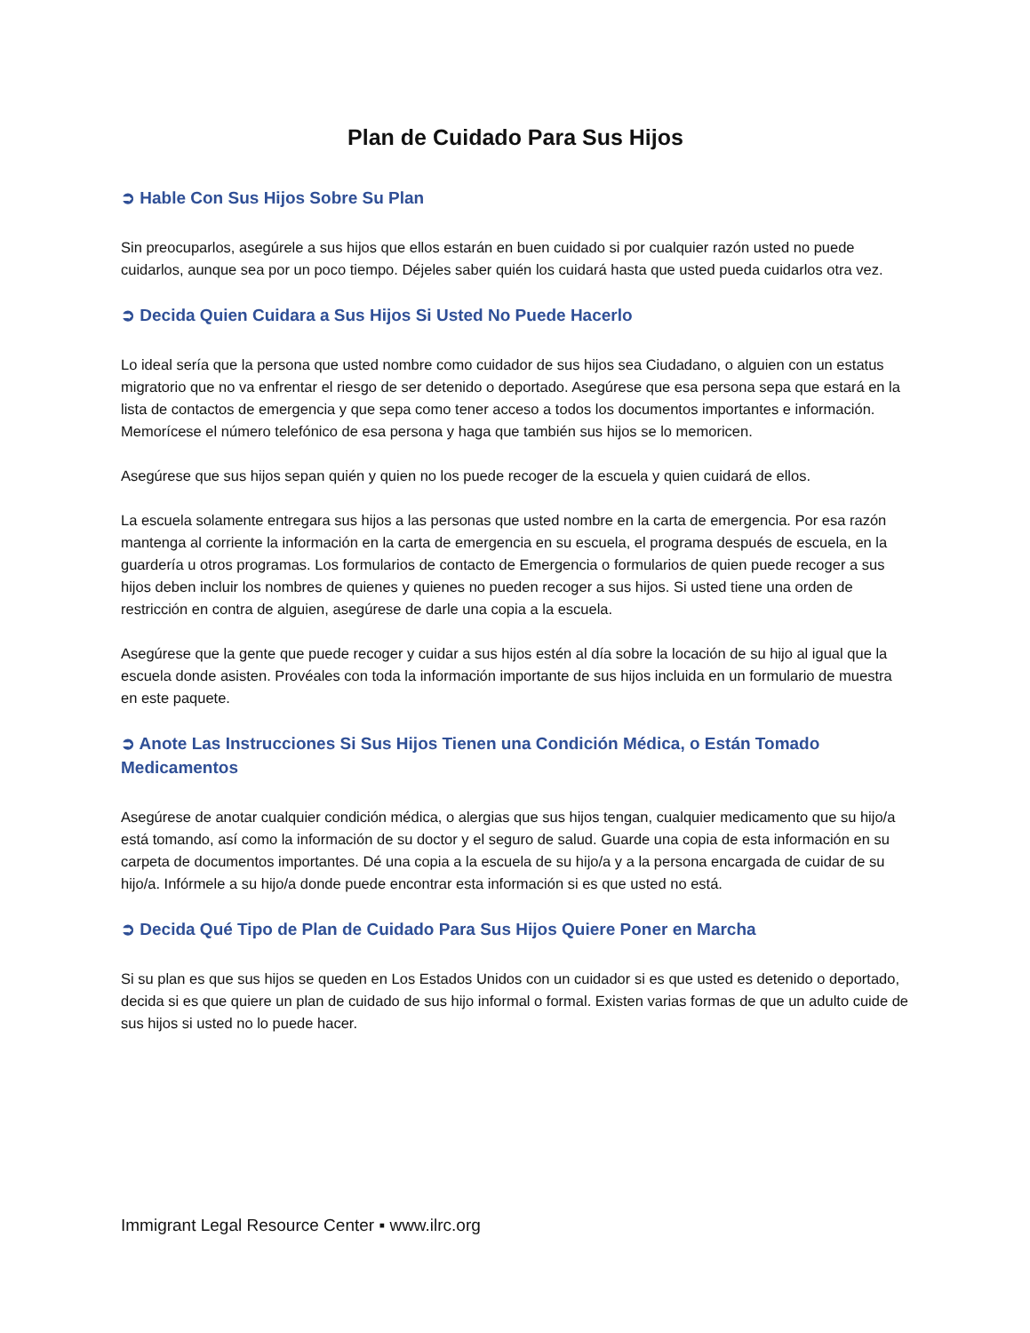Plan de Cuidado Para Sus Hijos
➲ Hable Con Sus Hijos Sobre Su Plan
Sin preocuparlos, asegúrele a sus hijos que ellos estarán en buen cuidado si por cualquier razón usted no puede cuidarlos, aunque sea por un poco tiempo. Déjeles saber quién los cuidará hasta que usted pueda cuidarlos otra vez.
➲ Decida Quien Cuidara a Sus Hijos Si Usted No Puede Hacerlo
Lo ideal sería que la persona que usted nombre como cuidador de sus hijos sea Ciudadano, o alguien con un estatus migratorio que no va enfrentar el riesgo de ser detenido o deportado. Asegúrese que esa persona sepa que estará en la lista de contactos de emergencia y que sepa como tener acceso a todos los documentos importantes e información. Memorícese el número telefónico de esa persona y haga que también sus hijos se lo memoricen.
Asegúrese que sus hijos sepan quién y quien no los puede recoger de la escuela y quien cuidará de ellos.
La escuela solamente entregara sus hijos a las personas que usted nombre en la carta de emergencia. Por esa razón mantenga al corriente la información en la carta de emergencia en su escuela, el programa después de escuela, en la guardería u otros programas. Los formularios de contacto de Emergencia o formularios de quien puede recoger a sus hijos deben incluir los nombres de quienes y quienes no pueden recoger a sus hijos. Si usted tiene una orden de restricción en contra de alguien, asegúrese de darle una copia a la escuela.
Asegúrese que la gente que puede recoger y cuidar a sus hijos estén al día sobre la locación de su hijo al igual que la escuela donde asisten. Provéales con toda la información importante de sus hijos incluida en un formulario de muestra en este paquete.
➲ Anote Las Instrucciones Si Sus Hijos Tienen una Condición Médica, o Están Tomado Medicamentos
Asegúrese de anotar cualquier condición médica, o alergias que sus hijos tengan, cualquier medicamento que su hijo/a está tomando, así como la información de su doctor y el seguro de salud. Guarde una copia de esta información en su carpeta de documentos importantes. Dé una copia a la escuela de su hijo/a y a la persona encargada de cuidar de su hijo/a. Infórmele a su hijo/a donde puede encontrar esta información si es que usted no está.
➲ Decida Qué Tipo de Plan de Cuidado Para Sus Hijos Quiere Poner en Marcha
Si su plan es que sus hijos se queden en Los Estados Unidos con un cuidador si es que usted es detenido o deportado, decida si es que quiere un plan de cuidado de sus hijo informal o formal. Existen varias formas de que un adulto cuide de sus hijos si usted no lo puede hacer.
Immigrant Legal Resource Center ▪ www.ilrc.org